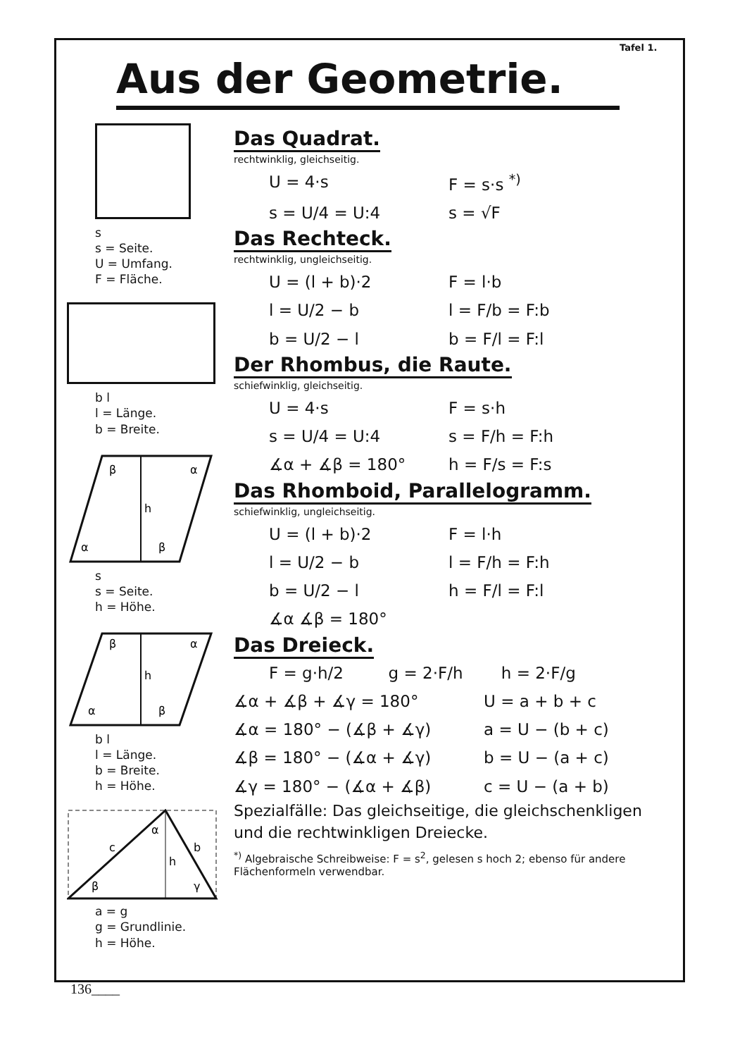Tafel 1.
Aus der Geometrie.
s
s = Seite.
U = Umfang.
F = Fläche.
b l
l = Länge.
b = Breite.
β
α
h
α
β
s
s = Seite.
h = Höhe.
h
β
α
α
β
b l
l = Länge.
b = Breite.
h = Höhe.
c
b
h
α
β
γ
a = g
g = Grundlinie.
h = Höhe.
Das Quadrat.
rechtwinklig, gleichseitig.
U = 4·s F = s·s <sup>*)</sup>
s = U/4 = U:4 s = √F
Das Rechteck.
rechtwinklig, ungleichseitig.
U = (l + b)·2 F = l·b
l = U/2 − b l = F/b = F:b
b = U/2 − l b = F/l = F:l
Der Rhombus, die Raute.
schiefwinklig, gleichseitig.
U = 4·s F = s·h
s = U/4 = U:4 s = F/h = F:h
∡α + ∡β = 180° h = F/s = F:s
Das Rhomboid, Parallelogramm.
schiefwinklig, ungleichseitig.
U = (l + b)·2 F = l·h
l = U/2 − b l = F/h = F:h
b = U/2 − l h = F/l = F:l
∡α ∡β = 180°
Das Dreieck.
F = g·h/2 g = 2·F/h h = 2·F/g
∡α + ∡β + ∡γ = 180° U = a + b + c
∡α = 180° − (∡β + ∡γ) a = U − (b + c)
∡β = 180° − (∡α + ∡γ) b = U − (a + c)
∡γ = 180° − (∡α + ∡β) c = U − (a + b)
Spezialfälle: Das gleichseitige, die gleichschenkligen und die rechtwinkligen Dreiecke.
<sup>*)</sup> Algebraische Schreibweise: F = s<sup>2</sup>, gelesen s hoch 2; ebenso für andere Flächenformeln verwendbar.
136____